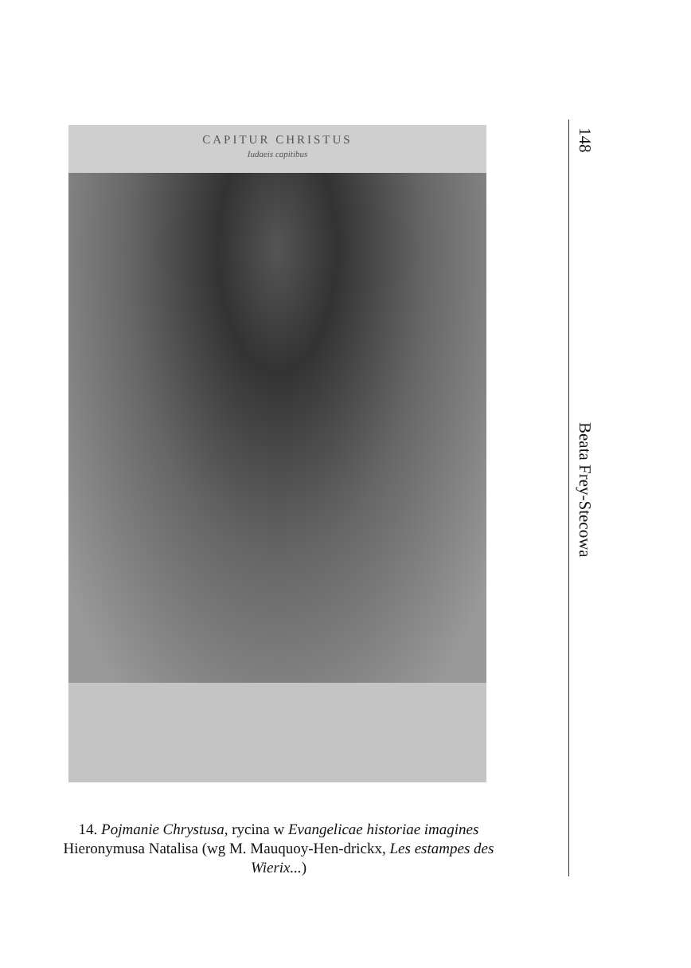CAPITUR CHRISTUS
Iudaeis capitibus
14. Pojmanie Chrystusa, rycina w Evangelicae historiae imagines Hieronymusa Natalisa (wg M. Mauquoy-Hen-drickx, Les estampes des Wierix...)
148
Beata Frey-Stecowa